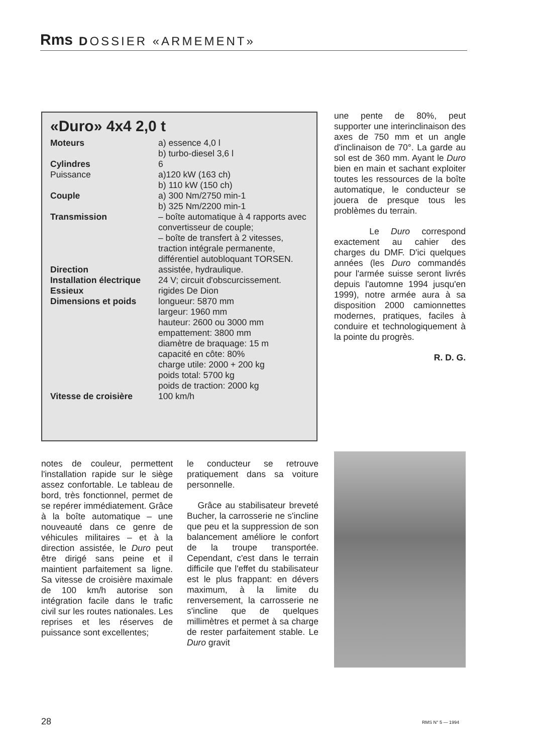Rms DOSSIER «ARMEMENT»
«Duro» 4x4 2,0 t
| Moteurs | a) essence 4,0 l b) turbo-diesel 3,6 l |
| Cylindres | 6 |
| Puissance | a)120 kW (163 ch) b) 110 kW (150 ch) |
| Couple | a) 300 Nm/2750 min-1 b) 325 Nm/2200 min-1 |
| Transmission | – boîte automatique à 4 rapports avec convertisseur de couple; – boîte de transfert à 2 vitesses, traction intégrale permanente, différentiel autobloquant TORSEN. |
| Direction | assistée, hydraulique. |
| Installation électrique | 24 V; circuit d'obscurcissement. |
| Essieux | rigides De Dion |
| Dimensions et poids | longueur: 5870 mm largeur: 1960 mm hauteur: 2600 ou 3000 mm empattement: 3800 mm diamètre de braquage: 15 m capacité en côte: 80% charge utile: 2000 + 200 kg poids total: 5700 kg poids de traction: 2000 kg |
| Vitesse de croisière | 100 km/h |
une pente de 80%, peut supporter une interinclinaison des axes de 750 mm et un angle d'inclinaison de 70°. La garde au sol est de 360 mm. Ayant le Duro bien en main et sachant exploiter toutes les ressources de la boîte automatique, le conducteur se jouera de presque tous les problèmes du terrain.
Le Duro correspond exactement au cahier des charges du DMF. D'ici quelques années (les Duro commandés pour l'armée suisse seront livrés depuis l'automne 1994 jusqu'en 1999), notre armée aura à sa disposition 2000 camionnettes modernes, pratiques, faciles à conduire et technologiquement à la pointe du progrès.
R. D. G.
notes de couleur, permettent l'installation rapide sur le siège assez confortable. Le tableau de bord, très fonctionnel, permet de se repérer immédiatement. Grâce à la boîte automatique – une nouveauté dans ce genre de véhicules militaires – et à la direction assistée, le Duro peut être dirigé sans peine et il maintient parfaitement sa ligne. Sa vitesse de croisière maximale de 100 km/h autorise son intégration facile dans le trafic civil sur les routes nationales. Les reprises et les réserves de puissance sont excellentes;
le conducteur se retrouve pratiquement dans sa voiture personnelle.
Grâce au stabilisateur breveté Bucher, la carrosserie ne s'incline que peu et la suppression de son balancement améliore le confort de la troupe transportée. Cependant, c'est dans le terrain difficile que l'effet du stabilisateur est le plus frappant: en dévers maximum, à la limite du renversement, la carrosserie ne s'incline que de quelques millimètres et permet à sa charge de rester parfaitement stable. Le Duro gravit
28 RMS N° 5 — 1994